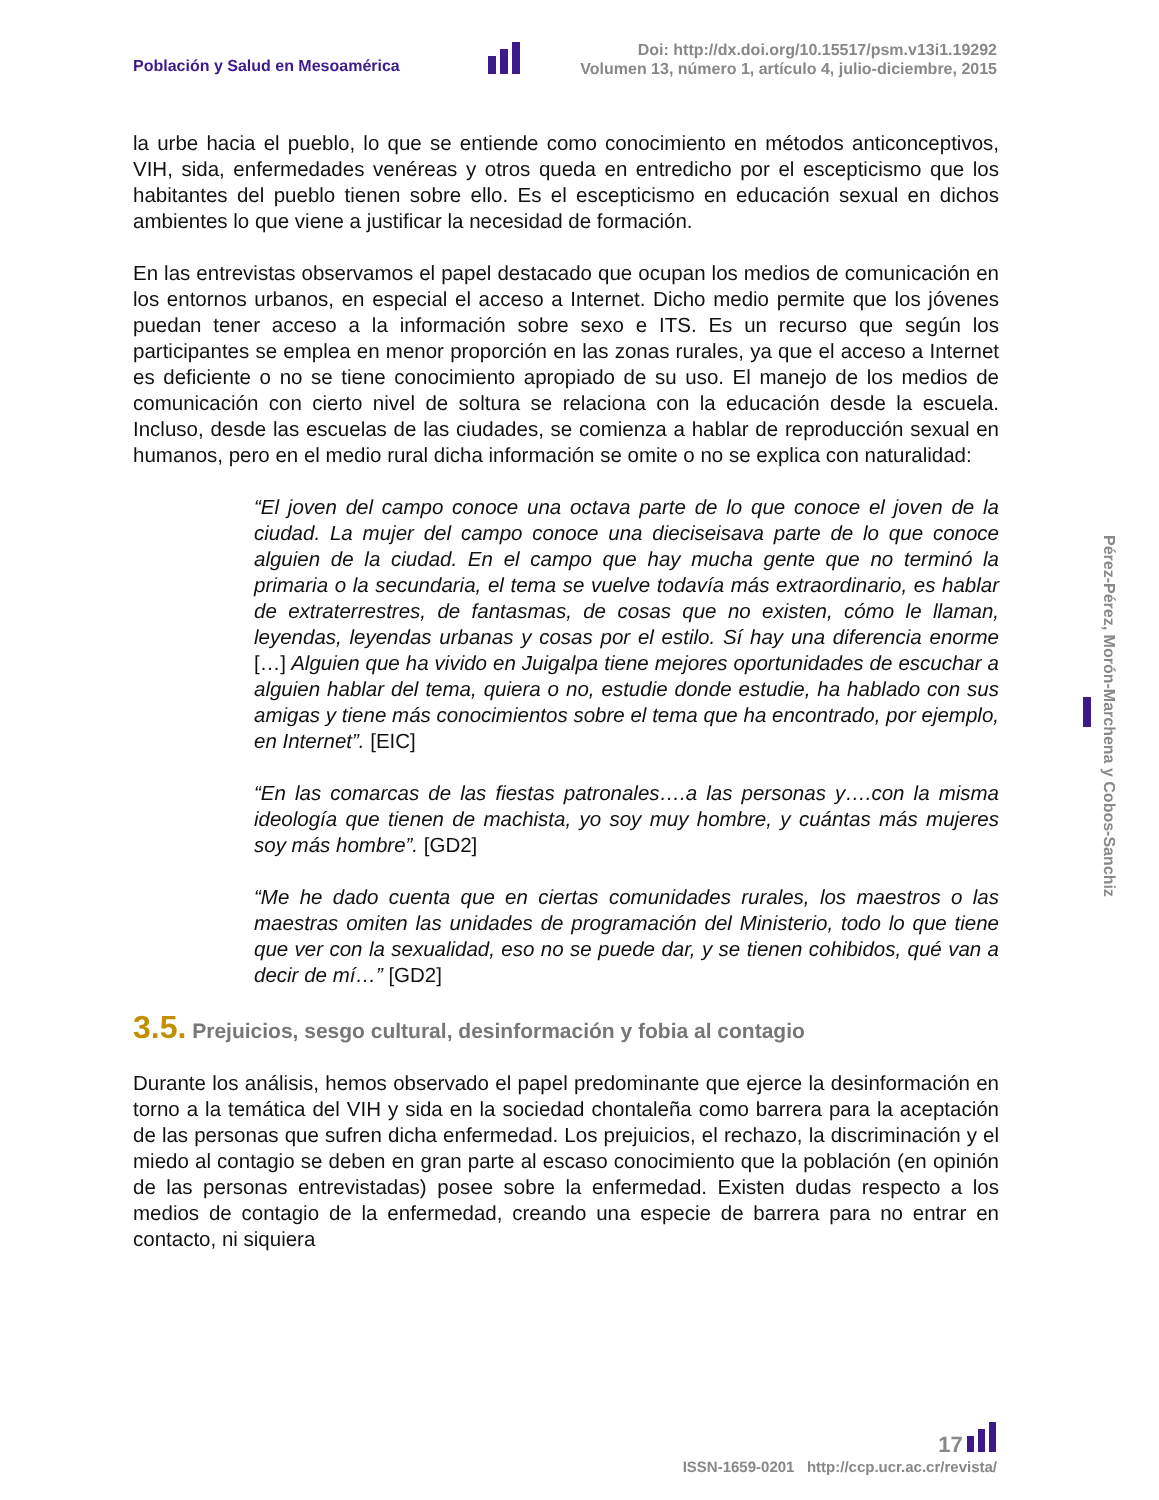Población y Salud en Mesoamérica
Doi: http://dx.doi.org/10.15517/psm.v13i1.19292
Volumen 13, número 1, artículo 4, julio-diciembre, 2015
la urbe hacia el pueblo, lo que se entiende como conocimiento en métodos anticonceptivos, VIH, sida, enfermedades venéreas y otros queda en entredicho por el escepticismo que los habitantes del pueblo tienen sobre ello. Es el escepticismo en educación sexual en dichos ambientes lo que viene a justificar la necesidad de formación.
En las entrevistas observamos el papel destacado que ocupan los medios de comunicación en los entornos urbanos, en especial el acceso a Internet. Dicho medio permite que los jóvenes puedan tener acceso a la información sobre sexo e ITS. Es un recurso que según los participantes se emplea en menor proporción en las zonas rurales, ya que el acceso a Internet es deficiente o no se tiene conocimiento apropiado de su uso. El manejo de los medios de comunicación con cierto nivel de soltura se relaciona con la educación desde la escuela. Incluso, desde las escuelas de las ciudades, se comienza a hablar de reproducción sexual en humanos, pero en el medio rural dicha información se omite o no se explica con naturalidad:
“El joven del campo conoce una octava parte de lo que conoce el joven de la ciudad. La mujer del campo conoce una dieciseisava parte de lo que conoce alguien de la ciudad. En el campo que hay mucha gente que no terminó la primaria o la secundaria, el tema se vuelve todavía más extraordinario, es hablar de extraterrestres, de fantasmas, de cosas que no existen, cómo le llaman, leyendas, leyendas urbanas y cosas por el estilo. Sí hay una diferencia enorme […] Alguien que ha vivido en Juigalpa tiene mejores oportunidades de escuchar a alguien hablar del tema, quiera o no, estudie donde estudie, ha hablado con sus amigas y tiene más conocimientos sobre el tema que ha encontrado, por ejemplo, en Internet”. [EIC]
“En las comarcas de las fiestas patronales….a las personas y….con la misma ideología que tienen de machista, yo soy muy hombre, y cuántas más mujeres soy más hombre”. [GD2]
“Me he dado cuenta que en ciertas comunidades rurales, los maestros o las maestras omiten las unidades de programación del Ministerio, todo lo que tiene que ver con la sexualidad, eso no se puede dar, y se tienen cohibidos, qué van a decir de mí…” [GD2]
3.5. Prejuicios, sesgo cultural, desinformación y fobia al contagio
Durante los análisis, hemos observado el papel predominante que ejerce la desinformación en torno a la temática del VIH y sida en la sociedad chontaleña como barrera para la aceptación de las personas que sufren dicha enfermedad. Los prejuicios, el rechazo, la discriminación y el miedo al contagio se deben en gran parte al escaso conocimiento que la población (en opinión de las personas entrevistadas) posee sobre la enfermedad. Existen dudas respecto a los medios de contagio de la enfermedad, creando una especie de barrera para no entrar en contacto, ni siquiera
Pérez-Pérez, Morón-Marchena y Cobos-Sanchiz
17
ISSN-1659-0201 http://ccp.ucr.ac.cr/revista/